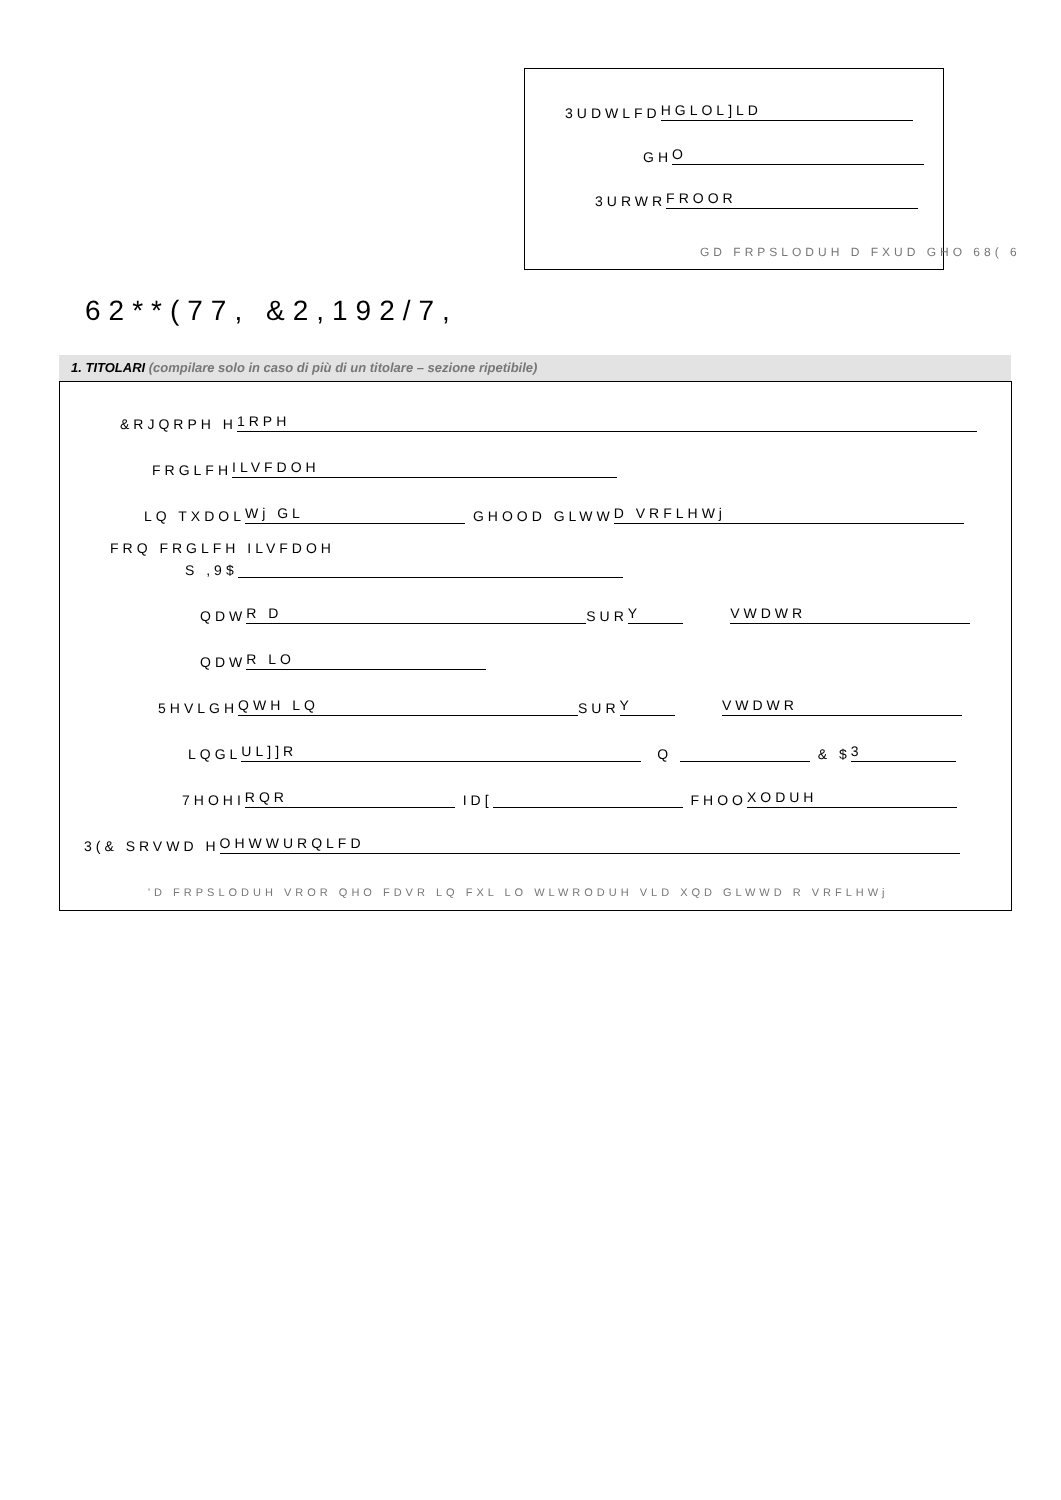3UDWLFD HGLOL]LD
GH O
3URWR FROOR
GD FRPSLODUH D FXUD GHO 68( 6
62**(77, &2,192/7,
1. TITOLARI (compilare solo in caso di più di un titolare – sezione ripetibile)
&RJQRPH H 1RPH
FRGLFH ILVFDOH
LQ TXDOL Wj GL GHOOD GLWW D VRFLHWj
FRQ FRGLFH ILVFDOH
S ,9$
QDW R D SUR Y VWDWR
QDW R LO
5HVLGH QWH LQ SUR Y VWDWR
LQGL UL]]R Q & $ 3
7HOHI RQR ID[ FHOO XODUH
3(& SRVWD H OHWWURQLFD
'D FRPSLODUH VROR QHO FDVR LQ FXL LO WLWRODUH VLD XQD GLWWD R VRFLHWj